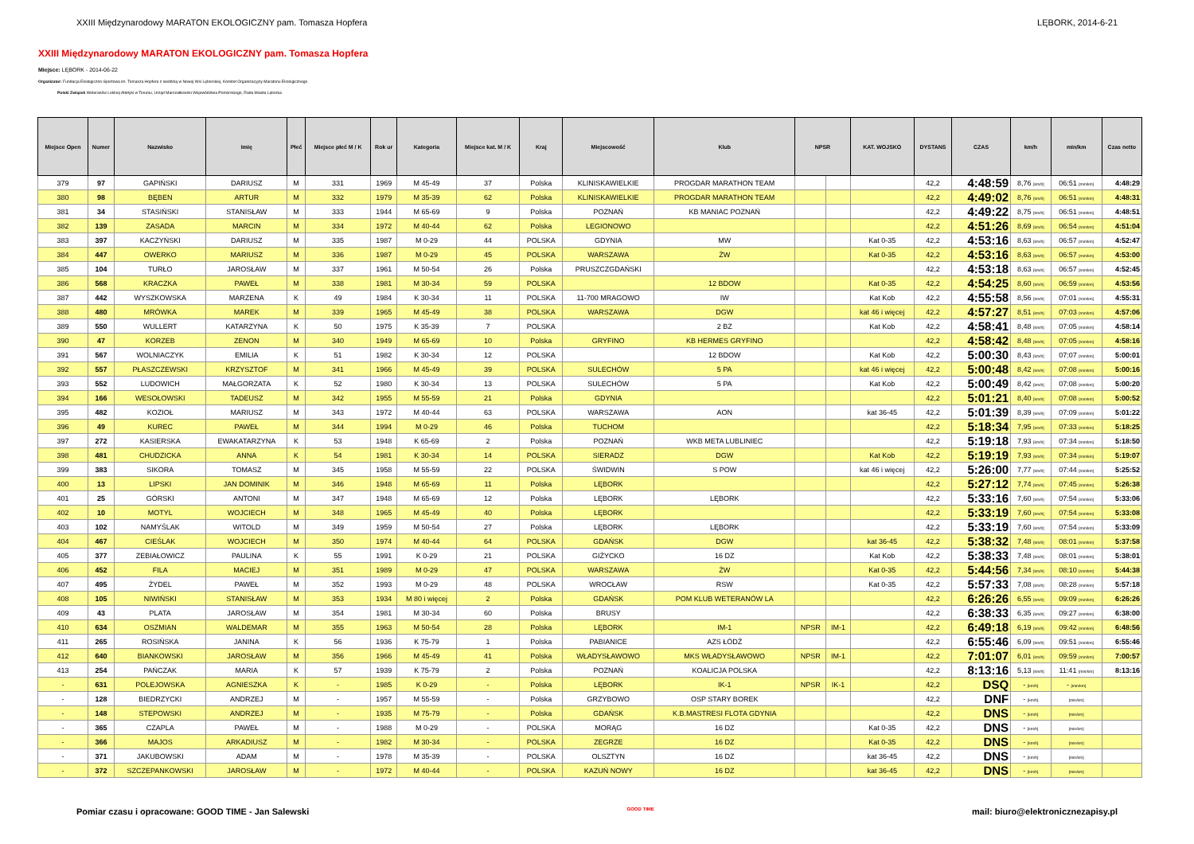XXIII Międzynarodowy MARATON EKOLOGICZNY pam. Tomasza Hopfera LĘBORK, 2014-6-21
XXIII Międzynarodowy MARATON EKOLOGICZNY pam. Tomasza Hopfera
Miejsce: LĘBORK - 2014-06-22
Organizator: Fundacja Ekologiczno-Sportowa im. Tomasza Hopfera z siedzibą w Nowej Wsi Lęborskiej, Komitet Organizacyjny Maratonu Ekologicznego
Polski Związek Weteranów Lekkiej Atletyki w Toruniu, Urząd Marszałkowski Województwa Pomorskiego, Rada Miasta Lęborka
| Miejsce Open | Numer | Nazwisko | Imię | Płeć | Miejsce płeć M / K | Rok ur | Kategoria | Miejsce kat. M / K | Kraj | Miejscowość | Klub | NPSR | | KAT. WOJSKO | DYSTANS | CZAS | km/h | min/km | Czas netto |
| --- | --- | --- | --- | --- | --- | --- | --- | --- | --- | --- | --- | --- | --- | --- | --- | --- | --- | --- | --- |
| 379 | 97 | GAPIŃSKI | DARIUSZ | M | 331 | 1969 | M 45-49 | 37 | Polska | KLINISKAWIELKIE | PROGDAR MARATHON TEAM | | | | 42,2 | 4:48:59 | 8,76 [km/h] | 06:51 [min/km] | 4:48:29 |
| 380 | 98 | BĘBEN | ARTUR | M | 332 | 1979 | M 35-39 | 62 | Polska | KLINISKAWIELKIE | PROGDAR MARATHON TEAM | | | | 42,2 | 4:49:02 | 8,76 [km/h] | 06:51 [min/km] | 4:48:31 |
| 381 | 34 | STASIŃSKI | STANISŁAW | M | 333 | 1944 | M 65-69 | 9 | Polska | POZNAŃ | KB MANIAC POZNAŃ | | | | 42,2 | 4:49:22 | 8,75 [km/h] | 06:51 [min/km] | 4:48:51 |
| 382 | 139 | ZASADA | MARCIN | M | 334 | 1972 | M 40-44 | 62 | Polska | LEGIONOWO | | | | | 42,2 | 4:51:26 | 8,69 [km/h] | 06:54 [min/km] | 4:51:04 |
| 383 | 397 | KACZYŃSKI | DARIUSZ | M | 335 | 1987 | M 0-29 | 44 | POLSKA | GDYNIA | MW | | | Kat 0-35 | 42,2 | 4:53:16 | 8,63 [km/h] | 06:57 [min/km] | 4:52:47 |
| 384 | 447 | OWERKO | MARIUSZ | M | 336 | 1987 | M 0-29 | 45 | POLSKA | WARSZAWA | ŻW | | | Kat 0-35 | 42,2 | 4:53:16 | 8,63 [km/h] | 06:57 [min/km] | 4:53:00 |
| 385 | 104 | TURŁO | JAROSŁAW | M | 337 | 1961 | M 50-54 | 26 | Polska | PRUSZCZGDAŃSKI | | | | | 42,2 | 4:53:18 | 8,63 [km/h] | 06:57 [min/km] | 4:52:45 |
| 386 | 568 | KRACZKA | PAWEŁ | M | 338 | 1981 | M 30-34 | 59 | POLSKA | | 12 BDOW | | | Kat 0-35 | 42,2 | 4:54:25 | 8,60 [km/h] | 06:59 [min/km] | 4:53:56 |
| 387 | 442 | WYSZKOWSKA | MARZENA | K | 49 | 1984 | K 30-34 | 11 | POLSKA | 11-700 MRAGOWO | IW | | | Kat Kob | 42,2 | 4:55:58 | 8,56 [km/h] | 07:01 [min/km] | 4:55:31 |
| 388 | 480 | MRÓWKA | MAREK | M | 339 | 1965 | M 45-49 | 38 | POLSKA | WARSZAWA | DGW | | | kat 46 i więcej | 42,2 | 4:57:27 | 8,51 [km/h] | 07:03 [min/km] | 4:57:06 |
| 389 | 550 | WULLERT | KATARZYNA | K | 50 | 1975 | K 35-39 | 7 | POLSKA | | 2 BZ | | | Kat Kob | 42,2 | 4:58:41 | 8,48 [km/h] | 07:05 [min/km] | 4:58:14 |
| 390 | 47 | KORZEB | ZENON | M | 340 | 1949 | M 65-69 | 10 | Polska | GRYFINO | KB HERMES GRYFINO | | | | 42,2 | 4:58:42 | 8,48 [km/h] | 07:05 [min/km] | 4:58:16 |
| 391 | 567 | WOLNIACZYK | EMILIA | K | 51 | 1982 | K 30-34 | 12 | POLSKA | | 12 BDOW | | | Kat Kob | 42,2 | 5:00:30 | 8,43 [km/h] | 07:07 [min/km] | 5:00:01 |
| 392 | 557 | PŁASZCZEWSKI | KRZYSZTOF | M | 341 | 1966 | M 45-49 | 39 | POLSKA | SULECHÓW | 5 PA | | | kat 46 i więcej | 42,2 | 5:00:48 | 8,42 [km/h] | 07:08 [min/km] | 5:00:16 |
| 393 | 552 | LUDOWICH | MAŁGORZATA | K | 52 | 1980 | K 30-34 | 13 | POLSKA | SULECHÓW | 5 PA | | | Kat Kob | 42,2 | 5:00:49 | 8,42 [km/h] | 07:08 [min/km] | 5:00:20 |
| 394 | 166 | WESOŁOWSKI | TADEUSZ | M | 342 | 1955 | M 55-59 | 21 | Polska | GDYNIA | | | | | 42,2 | 5:01:21 | 8,40 [km/h] | 07:08 [min/km] | 5:00:52 |
| 395 | 482 | KOZIOŁ | MARIUSZ | M | 343 | 1972 | M 40-44 | 63 | POLSKA | WARSZAWA | AON | | | kat 36-45 | 42,2 | 5:01:39 | 8,39 [km/h] | 07:09 [min/km] | 5:01:22 |
| 396 | 49 | KUREC | PAWEŁ | M | 344 | 1994 | M 0-29 | 46 | Polska | TUCHOM | | | | | 42,2 | 5:18:34 | 7,95 [km/h] | 07:33 [min/km] | 5:18:25 |
| 397 | 272 | KASIERSKA | EWAKATARZYNA | K | 53 | 1948 | K 65-69 | 2 | Polska | POZNAŃ | WKB META LUBLINIEC | | | | 42,2 | 5:19:18 | 7,93 [km/h] | 07:34 [min/km] | 5:18:50 |
| 398 | 481 | CHUDZICKA | ANNA | K | 54 | 1981 | K 30-34 | 14 | POLSKA | SIERADZ | DGW | | | Kat Kob | 42,2 | 5:19:19 | 7,93 [km/h] | 07:34 [min/km] | 5:19:07 |
| 399 | 383 | SIKORA | TOMASZ | M | 345 | 1958 | M 55-59 | 22 | POLSKA | ŚWIDWIN | S POW | | | kat 46 i więcej | 42,2 | 5:26:00 | 7,77 [km/h] | 07:44 [min/km] | 5:25:52 |
| 400 | 13 | LIPSKI | JAN DOMINIK | M | 346 | 1948 | M 65-69 | 11 | Polska | LĘBORK | | | | | 42,2 | 5:27:12 | 7,74 [km/h] | 07:45 [min/km] | 5:26:38 |
| 401 | 25 | GÓRSKI | ANTONI | M | 347 | 1948 | M 65-69 | 12 | Polska | LĘBORK | LĘBORK | | | | 42,2 | 5:33:16 | 7,60 [km/h] | 07:54 [min/km] | 5:33:06 |
| 402 | 10 | MOTYL | WOJCIECH | M | 348 | 1965 | M 45-49 | 40 | Polska | LĘBORK | | | | | 42,2 | 5:33:19 | 7,60 [km/h] | 07:54 [min/km] | 5:33:08 |
| 403 | 102 | NAMYŚLAK | WITOLD | M | 349 | 1959 | M 50-54 | 27 | Polska | LĘBORK | LĘBORK | | | | 42,2 | 5:33:19 | 7,60 [km/h] | 07:54 [min/km] | 5:33:09 |
| 404 | 467 | CIEŚLAK | WOJCIECH | M | 350 | 1974 | M 40-44 | 64 | POLSKA | GDAŃSK | DGW | | | kat 36-45 | 42,2 | 5:38:32 | 7,48 [km/h] | 08:01 [min/km] | 5:37:58 |
| 405 | 377 | ZEBIAŁOWICZ | PAULINA | K | 55 | 1991 | K 0-29 | 21 | POLSKA | GIŻYCKO | 16 DZ | | | Kat Kob | 42,2 | 5:38:33 | 7,48 [km/h] | 08:01 [min/km] | 5:38:01 |
| 406 | 452 | FILA | MACIEJ | M | 351 | 1989 | M 0-29 | 47 | POLSKA | WARSZAWA | ŻW | | | Kat 0-35 | 42,2 | 5:44:56 | 7,34 [km/h] | 08:10 [min/km] | 5:44:38 |
| 407 | 495 | ŻYDEL | PAWEŁ | M | 352 | 1993 | M 0-29 | 48 | POLSKA | WROCŁAW | RSW | | | Kat 0-35 | 42,2 | 5:57:33 | 7,08 [km/h] | 08:28 [min/km] | 5:57:18 |
| 408 | 105 | NIWIŃSKI | STANISŁAW | M | 353 | 1934 | M 80 i więcej | 2 | Polska | GDAŃSK | POM KLUB WETERANÓW LA | | | | 42,2 | 6:26:26 | 6,55 [km/h] | 09:09 [min/km] | 6:26:26 |
| 409 | 43 | PLATA | JAROSŁAW | M | 354 | 1981 | M 30-34 | 60 | Polska | BRUSY | | | | | 42,2 | 6:38:33 | 6,35 [km/h] | 09:27 [min/km] | 6:38:00 |
| 410 | 634 | OSZMIAN | WALDEMAR | M | 355 | 1963 | M 50-54 | 28 | Polska | LĘBORK | IM-1 | NPSR | IM-1 | | 42,2 | 6:49:18 | 6,19 [km/h] | 09:42 [min/km] | 6:48:56 |
| 411 | 265 | ROSIŃSKA | JANINA | K | 56 | 1936 | K 75-79 | 1 | Polska | PABIANICE | AZS ŁÓDŹ | | | | 42,2 | 6:55:46 | 6,09 [km/h] | 09:51 [min/km] | 6:55:46 |
| 412 | 640 | BIANKOWSKI | JAROSŁAW | M | 356 | 1966 | M 45-49 | 41 | Polska | WŁADYSŁAWOWO | MKS WŁADYSŁAWOWO | NPSR | IM-1 | | 42,2 | 7:01:07 | 6,01 [km/h] | 09:59 [min/km] | 7:00:57 |
| 413 | 254 | PAŃCZAK | MARIA | K | 57 | 1939 | K 75-79 | 2 | Polska | POZNAŃ | KOALICJA POLSKA | | | | 42,2 | 8:13:16 | 5,13 [km/h] | 11:41 [min/km] | 8:13:16 |
| - | 631 | POLEJOWSKA | AGNIESZKA | K | - | 1985 | K 0-29 | - | Polska | LĘBORK | IK-1 | NPSR | IK-1 | | 42,2 | DSQ | - [km/h] | - [min/km] | |
| - | 128 | BIEDRZYCKI | ANDRZEJ | M | - | 1957 | M 55-59 | - | Polska | GRZYBOWO | OSP STARY BOREK | | | | 42,2 | DNF | - [km/h] | [min/km] | |
| - | 148 | STEPOWSKI | ANDRZEJ | M | - | 1935 | M 75-79 | - | Polska | GDAŃSK | K.B.MASTRESI FLOTA GDYNIA | | | | 42,2 | DNS | - [km/h] | [min/km] | |
| - | 365 | CZAPLA | PAWEŁ | M | - | 1988 | M 0-29 | - | POLSKA | MORĄG | 16 DZ | | | Kat 0-35 | 42,2 | DNS | - [km/h] | [min/km] | |
| - | 366 | MAJOS | ARKADIUSZ | M | - | 1982 | M 30-34 | - | POLSKA | ZEGRZE | 16 DZ | | | Kat 0-35 | 42,2 | DNS | - [km/h] | [min/km] | |
| - | 371 | JAKUBOWSKI | ADAM | M | - | 1978 | M 35-39 | - | POLSKA | OLSZTYN | 16 DZ | | | kat 36-45 | 42,2 | DNS | - [km/h] | [min/km] | |
| - | 372 | SZCZEPANKOWSKI | JAROSŁAW | M | - | 1972 | M 40-44 | - | POLSKA | KAZUŃ NOWY | 16 DZ | | | kat 36-45 | 42,2 | DNS | - [km/h] | [min/km] | |
Pomiar czasu i opracowane: GOOD TIME - Jan Salewski GOOD TIME mail: biuro@elektronicznezapisy.pl